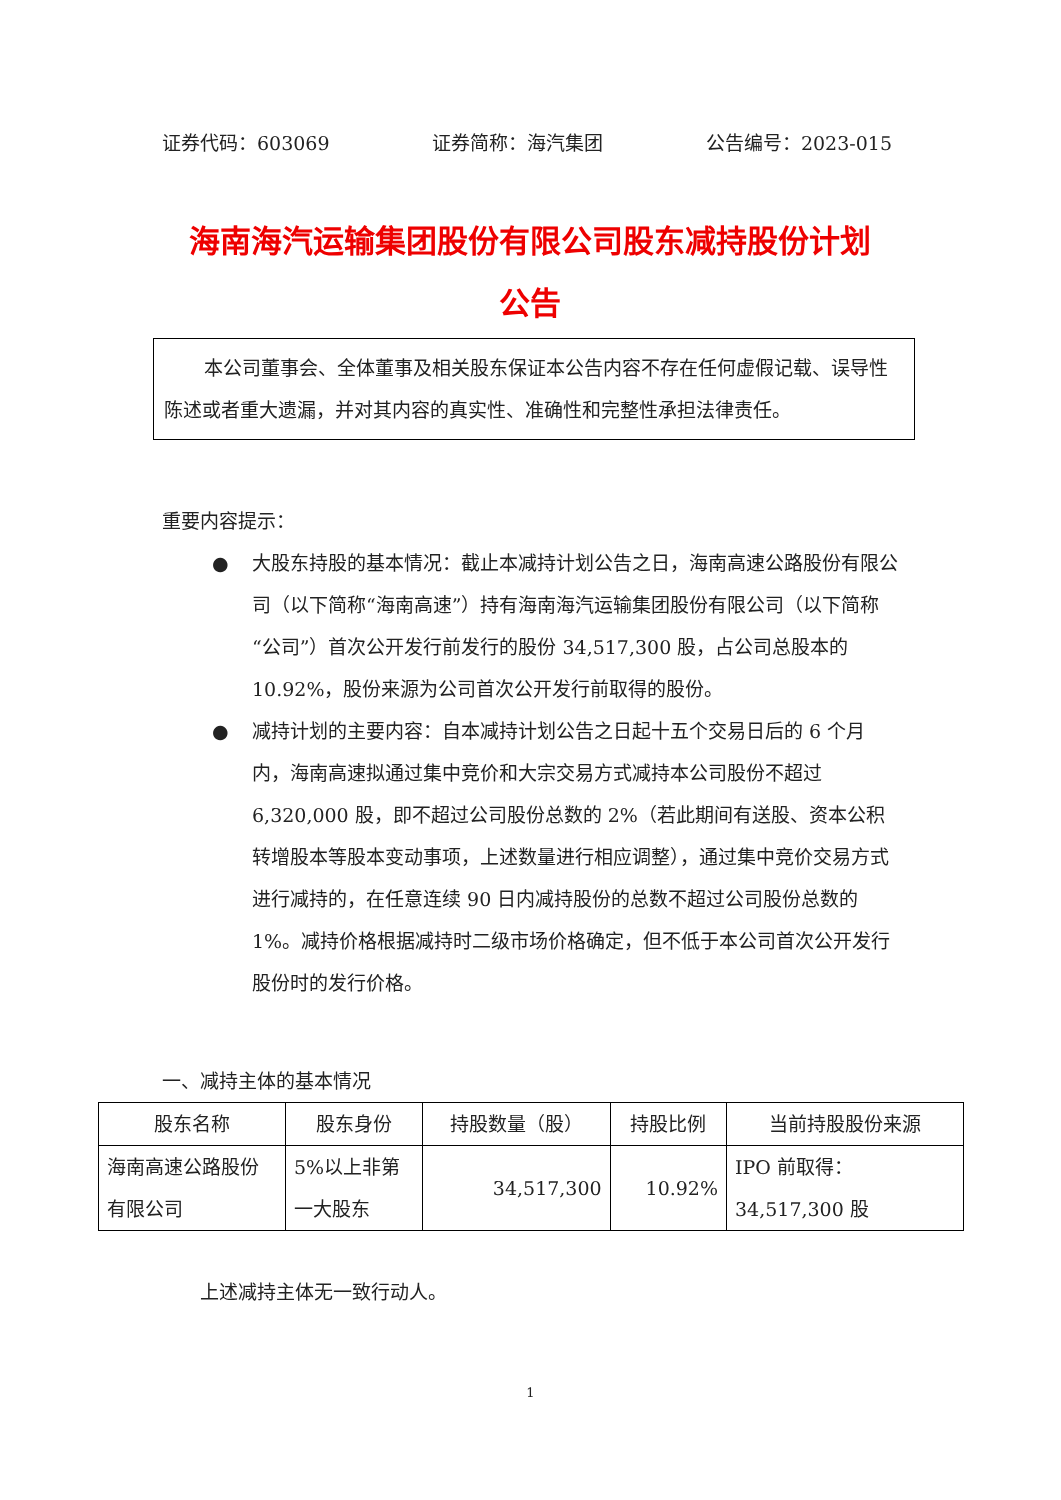证券代码：603069 证券简称：海汽集团 公告编号：2023-015
海南海汽运输集团股份有限公司股东减持股份计划
公告
本公司董事会、全体董事及相关股东保证本公告内容不存在任何虚假记载、误导性陈述或者重大遗漏，并对其内容的真实性、准确性和完整性承担法律责任。
重要内容提示：
● 大股东持股的基本情况：截止本减持计划公告之日，海南高速公路股份有限公司（以下简称“海南高速”）持有海南海汽运输集团股份有限公司（以下简称“公司”）首次公开发行前发行的股份 34,517,300 股，占公司总股本的 10.92%，股份来源为公司首次公开发行前取得的股份。
● 减持计划的主要内容：自本减持计划公告之日起十五个交易日后的 6 个月内，海南高速拟通过集中竞价和大宗交易方式减持本公司股份不超过 6,320,000 股，即不超过公司股份总数的 2%（若此期间有送股、资本公积转增股本等股本变动事项，上述数量进行相应调整），通过集中竞价交易方式进行减持的，在任意连续 90 日内减持股份的总数不超过公司股份总数的 1%。减持价格根据减持时二级市场价格确定，但不低于本公司首次公开发行股份时的发行价格。
一、减持主体的基本情况
| 股东名称 | 股东身份 | 持股数量（股） | 持股比例 | 当前持股股份来源 |
| --- | --- | --- | --- | --- |
| 海南高速公路股份有限公司 | 5%以上非第一大股东 | 34,517,300 | 10.92% | IPO 前取得：34,517,300 股 |
上述减持主体无一致行动人。
1